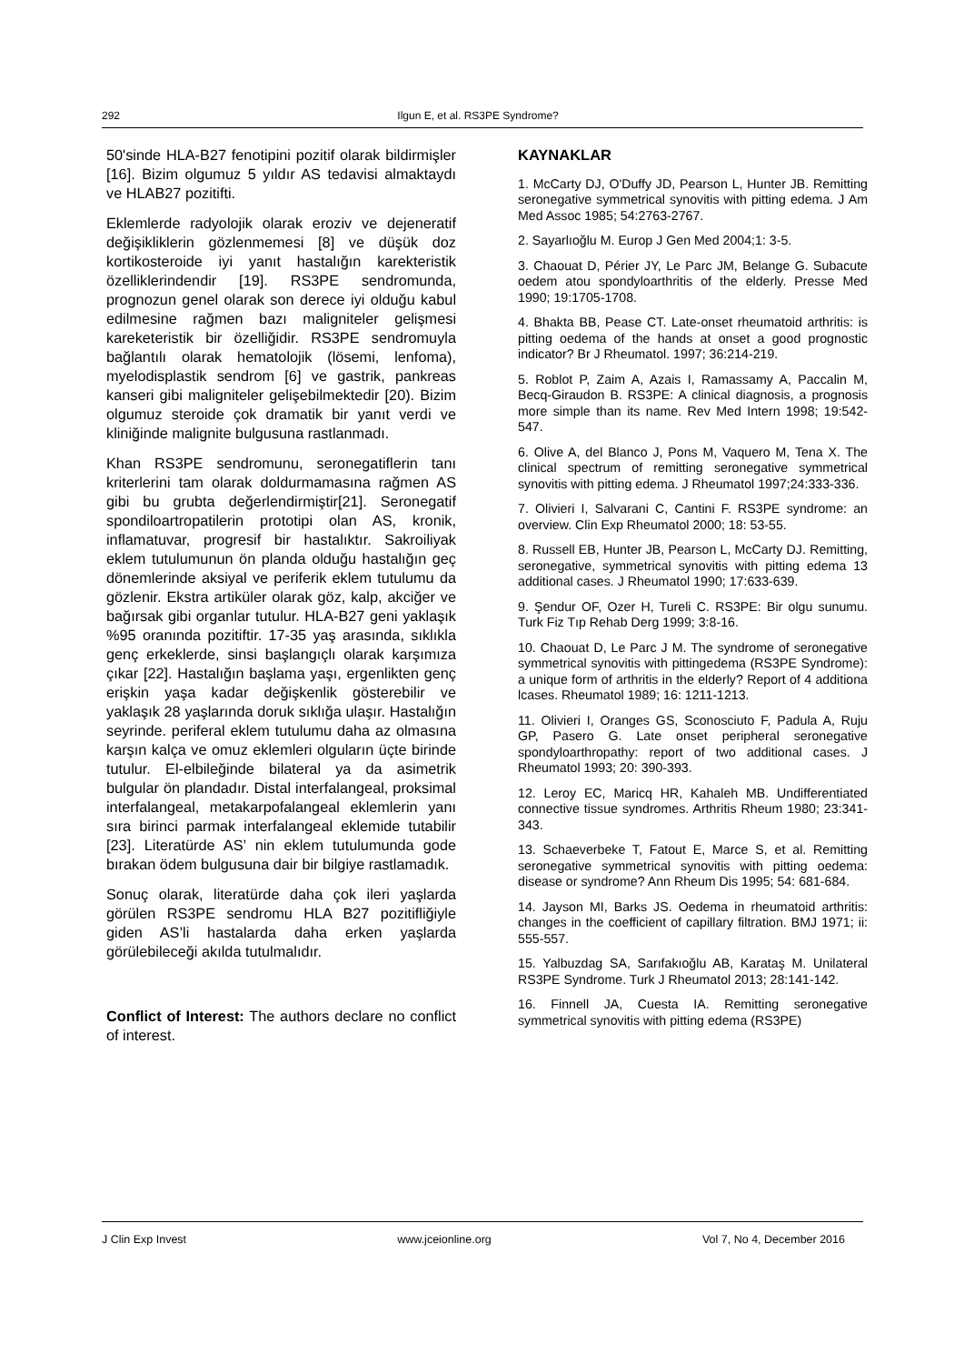292 Ilgun E, et al. RS3PE Syndrome?
50'sinde HLA-B27 fenotipini pozitif olarak bildirmişler [16]. Bizim olgumuz 5 yıldır AS tedavisi almaktaydı ve HLAB27 pozitifti.
Eklemlerde radyolojik olarak eroziv ve dejeneratif değişikliklerin gözlenmemesi [8] ve düşük doz kortikosteroide iyi yanıt hastalığın karekteristik özelliklerindendir [19]. RS3PE sendromunda, prognozun genel olarak son derece iyi olduğu kabul edilmesine rağmen bazı maligniteler gelişmesi kareketeristik bir özelliğidir. RS3PE sendromuyla bağlantılı olarak hematolojik (lösemi, lenfoma), myelodisplastik sendrom [6] ve gastrik, pankreas kanseri gibi maligniteler gelişebilmektedir [20). Bizim olgumuz steroide çok dramatik bir yanıt verdi ve kliniğinde malignite bulgusuna rastlanmadı.
Khan RS3PE sendromunu, seronegatiflerin tanı kriterlerini tam olarak doldurmamasına rağmen AS gibi bu grubta değerlendirmiştir[21]. Seronegatif spondiloartropatilerin prototipi olan AS, kronik, inflamatuvar, progresif bir hastalıktır. Sakroiliyak eklem tutulumunun ön planda olduğu hastalığın geç dönemlerinde aksiyal ve periferik eklem tutulumu da gözlenir. Ekstra artiküler olarak göz, kalp, akciğer ve bağırsak gibi organlar tutulur. HLA-B27 geni yaklaşık %95 oranında pozitiftir. 17-35 yaş arasında, sıklıkla genç erkeklerde, sinsi başlangıçlı olarak karşımıza çıkar [22]. Hastalığın başlama yaşı, ergenlikten genç erişkin yaşa kadar değişkenlik gösterebilir ve yaklaşık 28 yaşlarında doruk sıklığa ulaşır. Hastalığın seyrinde. periferal eklem tutulumu daha az olmasına karşın kalça ve omuz eklemleri olguların üçte birinde tutulur. El-elbileğinde bilateral ya da asimetrik bulgular ön plandadır. Distal interfalangeal, proksimal interfalangeal, metakarpofalangeal eklemlerin yanı sıra birinci parmak interfalangeal eklemide tutabilir [23]. Literatürde AS’ nin eklem tutulumunda gode bırakan ödem bulgusuna dair bir bilgiye rastlamadık.
Sonuç olarak, literatürde daha çok ileri yaşlarda görülen RS3PE sendromu HLA B27 pozitifliğiyle giden AS’li hastalarda daha erken yaşlarda görülebileceği akılda tutulmalıdır.
Conflict of Interest: The authors declare no conflict of interest.
KAYNAKLAR
1. McCarty DJ, O'Duffy JD, Pearson L, Hunter JB. Remitting seronegative symmetrical synovitis with pitting edema. J Am Med Assoc 1985; 54:2763-2767.
2. Sayarlıoğlu M. Europ J Gen Med 2004;1: 3-5.
3. Chaouat D, Périer JY, Le Parc JM, Belange G. Subacute oedem atou spondyloarthritis of the elderly. Presse Med 1990; 19:1705-1708.
4. Bhakta BB, Pease CT. Late-onset rheumatoid arthritis: is pitting oedema of the hands at onset a good prognostic indicator? Br J Rheumatol. 1997; 36:214-219.
5. Roblot P, Zaim A, Azais I, Ramassamy A, Paccalin M, Becq-Giraudon B. RS3PE: A clinical diagnosis, a prognosis more simple than its name. Rev Med Intern 1998; 19:542-547.
6. Olive A, del Blanco J, Pons M, Vaquero M, Tena X. The clinical spectrum of remitting seronegative symmetrical synovitis with pitting edema. J Rheumatol 1997;24:333-336.
7. Olivieri I, Salvarani C, Cantini F. RS3PE syndrome: an overview. Clin Exp Rheumatol 2000; 18: 53-55.
8. Russell EB, Hunter JB, Pearson L, McCarty DJ. Remitting, seronegative, symmetrical synovitis with pitting edema 13 additional cases. J Rheumatol 1990; 17:633-639.
9. Şendur OF, Ozer H, Tureli C. RS3PE: Bir olgu sunumu. Turk Fiz Tıp Rehab Derg 1999; 3:8-16.
10. Chaouat D, Le Parc J M. The syndrome of seronegative symmetrical synovitis with pittingedema (RS3PE Syndrome): a unique form of arthritis in the elderly? Report of 4 additiona lcases. Rheumatol 1989; 16: 1211-1213.
11. Olivieri I, Oranges GS, Sconosciuto F, Padula A, Ruju GP, Pasero G. Late onset peripheral seronegative spondyloarthropathy: report of two additional cases. J Rheumatol 1993; 20: 390-393.
12. Leroy EC, Maricq HR, Kahaleh MB. Undifferentiated connective tissue syndromes. Arthritis Rheum 1980; 23:341-343.
13. Schaeverbeke T, Fatout E, Marce S, et al. Remitting seronegative symmetrical synovitis with pitting oedema: disease or syndrome? Ann Rheum Dis 1995; 54: 681-684.
14. Jayson MI, Barks JS. Oedema in rheumatoid arthritis: changes in the coefficient of capillary filtration. BMJ 1971; ii: 555-557.
15. Yalbuzdag SA, Sarıfakıoğlu AB, Karataş M. Unilateral RS3PE Syndrome. Turk J Rheumatol 2013; 28:141-142.
16. Finnell JA, Cuesta IA. Remitting seronegative symmetrical synovitis with pitting edema (RS3PE)
J Clin Exp Invest www.jceionline.org Vol 7, No 4, December 2016